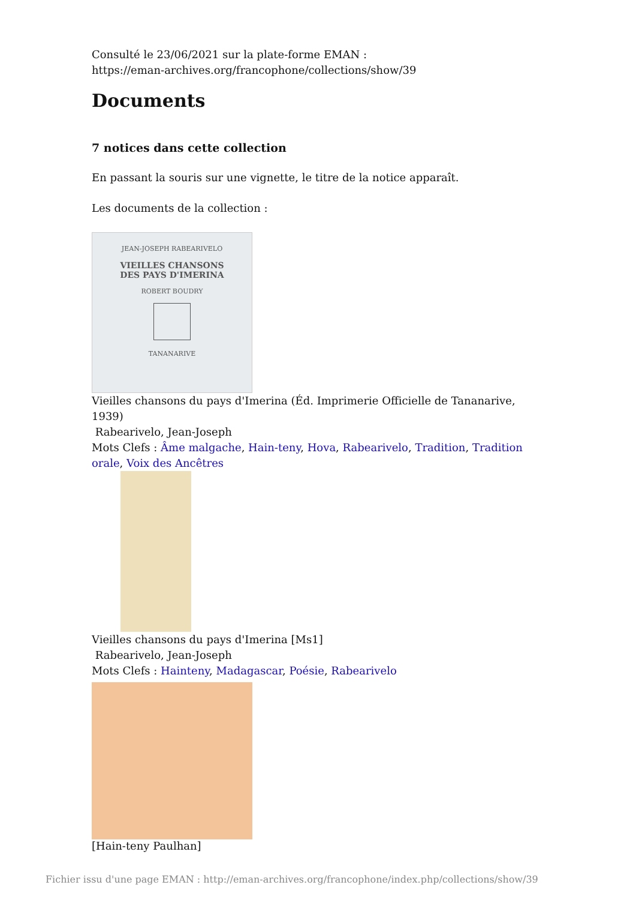Consulté le 23/06/2021 sur la plate-forme EMAN :
https://eman-archives.org/francophone/collections/show/39
Documents
7 notices dans cette collection
En passant la souris sur une vignette, le titre de la notice apparaît.
Les documents de la collection :
JEAN-JOSEPH RABEARIVELO
VIEILLES CHANSONS
DES PAYS D'IMERINA
ROBERT BOUDRY
TANANARIVE
Vieilles chansons du pays d'Imerina (Éd. Imprimerie Officielle de Tananarive, 1939)
Rabearivelo, Jean-Joseph
Mots Clefs : Âme malgache, Hain-teny, Hova, Rabearivelo, Tradition, Tradition orale, Voix des Ancêtres
Vieilles chansons du pays d'Imerina [Ms1]
Rabearivelo, Jean-Joseph
Mots Clefs : Hainteny, Madagascar, Poésie, Rabearivelo
[Hain-teny Paulhan]
Fichier issu d'une page EMAN : http://eman-archives.org/francophone/index.php/collections/show/39